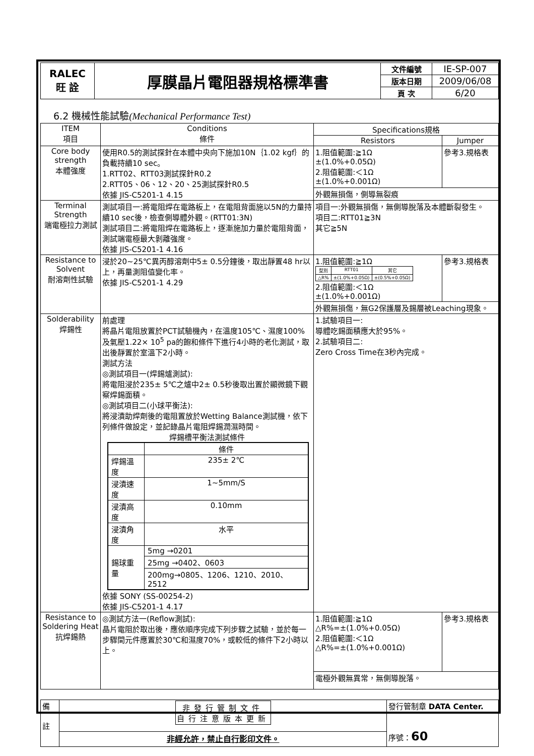| RALEC 旺 詮 | 厚膜晶片電阻器規格標準書 | 文件編號 | IE-SP-007 |
| | | 版本日期 | 2009/06/08 |
| | | 頁 次 | 6/20 |
6.2 機械性能試驗(Mechanical Performance Test)
| ITEM 項目 | Conditions 條件 | Specifications規格 | |
| --- | --- | --- | --- |
| | | Resistors | Jumper |
| Core body strength 本體強度 | 使用R0.5的測試探針在本體中央向下施加10N｛1.02 kgf｝的負載持續10 sec。 1.RTT02、RTT03測試探針R0.2 2.RTT05、06、12、20、25測試探針R0.5 依據 JIS-C5201-1 4.15 | 1.阻值範圍:≧1Ω ±(1.0%+0.05Ω) 2.阻值範圍:＜1Ω ±(1.0%+0.001Ω) | 參考3.規格表 |
| | | 外觀無損傷，側導無裂痕 | |
| Terminal Strength 端電極拉力測試 | 測試項目一:將電阻焊在電路板上，在電阻背面施以5N的力量持續10 sec後，檢查側導體外觀。(RTT01:3N) 測試項目二:將電阻焊在電路板上，逐漸施加力量於電阻背面，測試端電極最大剝離強度。 依據 JIS-C5201-1 4.16 | 項目一:外觀無損傷，無側導脫落及本體斷裂發生。 項目二:RTT01≧3N 其它≧5N | |
| Resistance to Solvent 耐溶劑性試驗 | 浸於20~25℃異丙醇溶劑中5± 0.5分鐘後，取出靜置48 hr以上，再量測阻值變化率。 依據 JIS-C5201-1 4.29 | 1.阻值範圍:≧1Ω / 型別 / RTT01 / 其它 / / △R% / ±(1.0%+0.05Ω) / ±(0.5%+0.05Ω) / 2.阻值範圍:＜1Ω ±(1.0%+0.001Ω) | 參考3.規格表 |
| | | 外觀無損傷，無G2保護層及錫層被Leaching現象。 | |
| Solderability 焊錫性 | 前處理 將晶片電阻放置於PCT試驗機內，在溫度105℃、濕度100%及氣壓1.22× 10<sup>5</sup> pa的飽和條件下進行4小時的老化測試，取出後靜置於室溫下2小時。 測試方法 ◎測試項目一(焊錫爐測試): 將電阻浸於235± 5℃之爐中2± 0.5秒後取出置於顯微鏡下觀察焊錫面積。 ◎測試項目二(小球平衡法): 將浸漬助焊劑後的電阻置放於Wetting Balance測試機，依下列條件做設定，並記錄晶片電阻焊錫潤濕時間。 焊錫槽平衡法測試條件 / / 條件 / / 焊錫溫度 / 235± 2℃ / / 浸漬速度 / 1~5mm/S / / 浸漬高度 / 0.10mm / / 浸漬角度 / 水平 / / 錫球重量 / 5mg →0201 / / / 25mg →0402、0603 / / / 200mg→0805、1206、1210、2010、2512 / 依據 SONY (SS-00254-2) 依據 JIS-C5201-1 4.17 | 1.試驗項目一: 導體吃錫面積應大於95%。 2.試驗項目二: Zero Cross Time在3秒內完成。 | |
| Resistance to Soldering Heat 抗焊錫熱 | ◎測試方法一(Reflow測試): 晶片電阻於取出後，應依順序完成下列步驟之試驗，並於每一步驟間元件應置於30℃和濕度70%，或較低的條件下2小時以上。 | 1.阻值範圍:≧1Ω △R%=±(1.0%+0.05Ω) 2.阻值範圍:＜1Ω △R%=±(1.0%+0.001Ω) | 參考3.規格表 |
| | | 電極外觀無異常，無側導脫落。 | |
| 備 註 | 非發行管制文件 自行注意版本更新 | 發行管制章 DATA Center. 序號： 60 |
| | 非經允許，禁止自行影印文件。 | |